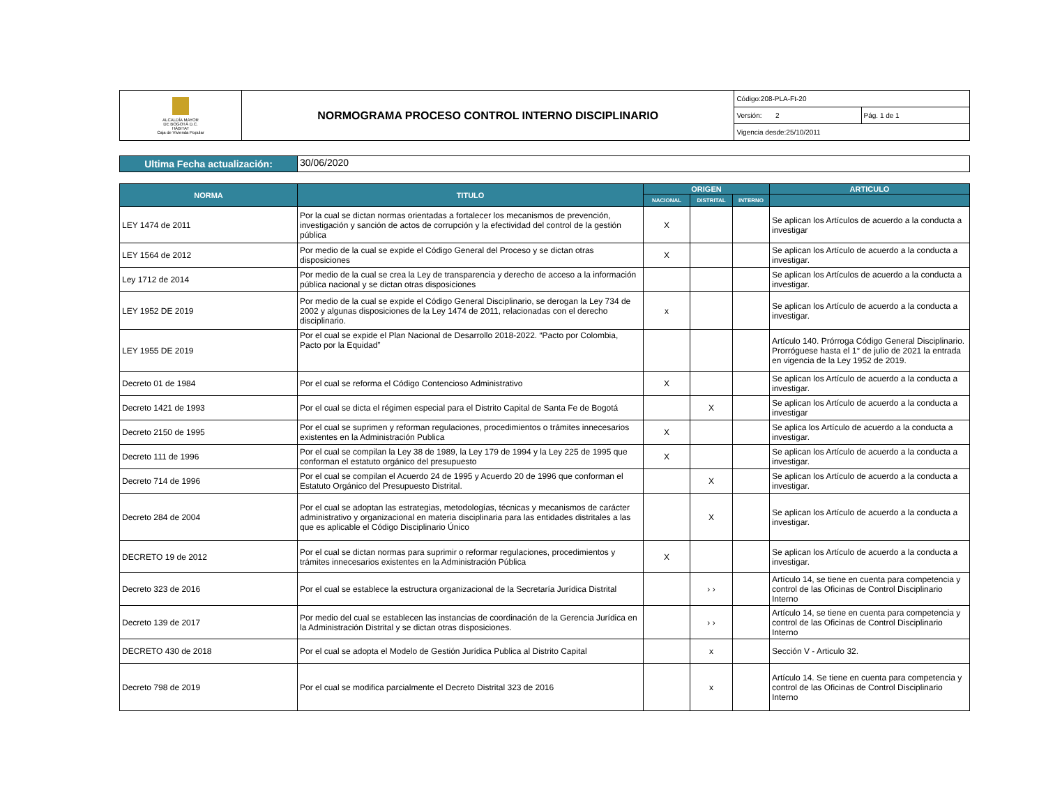| ALCALDÍA MAYOR DE BOGOTÁ D.C. HÁBITAT Caja de Vivienda Popular | NORMOGRAMA PROCESO CONTROL INTERNO DISCIPLINARIO | Código:208-PLA-Ft-20 | |
| | | Versión: 2 | Pág. 1 de 1 |
| | | Vigencia desde:25/10/2011 | |
| Ultima Fecha actualización: | 30/06/2020 |
| NORMA | TITULO | ORIGEN | | | ARTICULO |
| --- | --- | --- | --- | --- | --- |
| | | NACIONAL | DISTRITAL | INTERNO | |
| LEY 1474 de 2011 | Por la cual se dictan normas orientadas a fortalecer los mecanismos de prevención, investigación y sanción de actos de corrupción y la efectividad del control de la gestión pública | X | | | Se aplican los Artículos de acuerdo a la conducta a investigar |
| LEY 1564 de 2012 | Por medio de la cual se expide el Código General del Proceso y se dictan otras disposiciones | X | | | Se aplican los Artículo de acuerdo a la conducta a investigar. |
| Ley 1712 de 2014 | Por medio de la cual se crea la Ley de transparencia y derecho de acceso a la información pública nacional y se dictan otras disposiciones | | | | Se aplican los Artículos de acuerdo a la conducta a investigar. |
| LEY 1952 DE 2019 | Por medio de la cual se expide el Código General Disciplinario, se derogan la Ley 734 de 2002 y algunas disposiciones de la Ley 1474 de 2011, relacionadas con el derecho disciplinario. | x | | | Se aplican los Artículo de acuerdo a la conducta a investigar. |
| LEY 1955 DE 2019 | Por el cual se expide el Plan Nacional de Desarrollo 2018-2022. “Pacto por Colombia, Pacto por la Equidad” | | | | Artículo 140. Prórroga Código General Disciplinario. Prorróguese hasta el 1° de julio de 2021 la entrada en vigencia de la Ley 1952 de 2019. |
| Decreto 01 de 1984 | Por el cual se reforma el Código Contencioso Administrativo | X | | | Se aplican los Artículo de acuerdo a la conducta a investigar. |
| Decreto 1421 de 1993 | Por el cual se dicta el régimen especial para el Distrito Capital de Santa Fe de Bogotá | | X | | Se aplican los Artículo de acuerdo a la conducta a investigar |
| Decreto 2150 de 1995 | Por el cual se suprimen y reforman regulaciones, procedimientos o trámites innecesarios existentes en la Administración Publica | X | | | Se aplica los Artículo de acuerdo a la conducta a investigar. |
| Decreto 111 de 1996 | Por el cual se compilan la Ley 38 de 1989, la Ley 179 de 1994 y la Ley 225 de 1995 que conforman el estatuto orgánico del presupuesto | X | | | Se aplican los Artículo de acuerdo a la conducta a investigar. |
| Decreto 714 de 1996 | Por el cual se compilan el Acuerdo 24 de 1995 y Acuerdo 20 de 1996 que conforman el Estatuto Orgánico del Presupuesto Distrital. | | X | | Se aplican los Artículo de acuerdo a la conducta a investigar. |
| Decreto 284 de 2004 | Por el cual se adoptan las estrategias, metodologías, técnicas y mecanismos de carácter administrativo y organizacional en materia disciplinaria para las entidades distritales a las que es aplicable el Código Disciplinario Único | | X | | Se aplican los Artículo de acuerdo a la conducta a investigar. |
| DECRETO 19 de 2012 | Por el cual se dictan normas para suprimir o reformar regulaciones, procedimientos y trámites innecesarios existentes en la Administración Pública | X | | | Se aplican los Artículo de acuerdo a la conducta a investigar. |
| Decreto 323 de 2016 | Por el cual se establece la estructura organizacional de la Secretaría Jurídica Distrital | | › › | | Artículo 14, se tiene en cuenta para competencia y control de las Oficinas de Control Disciplinario Interno |
| Decreto 139 de 2017 | Por medio del cual se establecen las instancias de coordinación de la Gerencia Jurídica en la Administración Distrital y se dictan otras disposiciones. | | › › | | Artículo 14, se tiene en cuenta para competencia y control de las Oficinas de Control Disciplinario Interno |
| DECRETO 430 de 2018 | Por el cual se adopta el Modelo de Gestión Jurídica Publica al Distrito Capital | | x | | Sección V - Articulo 32. |
| Decreto 798 de 2019 | Por el cual se modifica parcialmente el Decreto Distrital 323 de 2016 | | x | | Artículo 14. Se tiene en cuenta para competencia y control de las Oficinas de Control Disciplinario Interno |